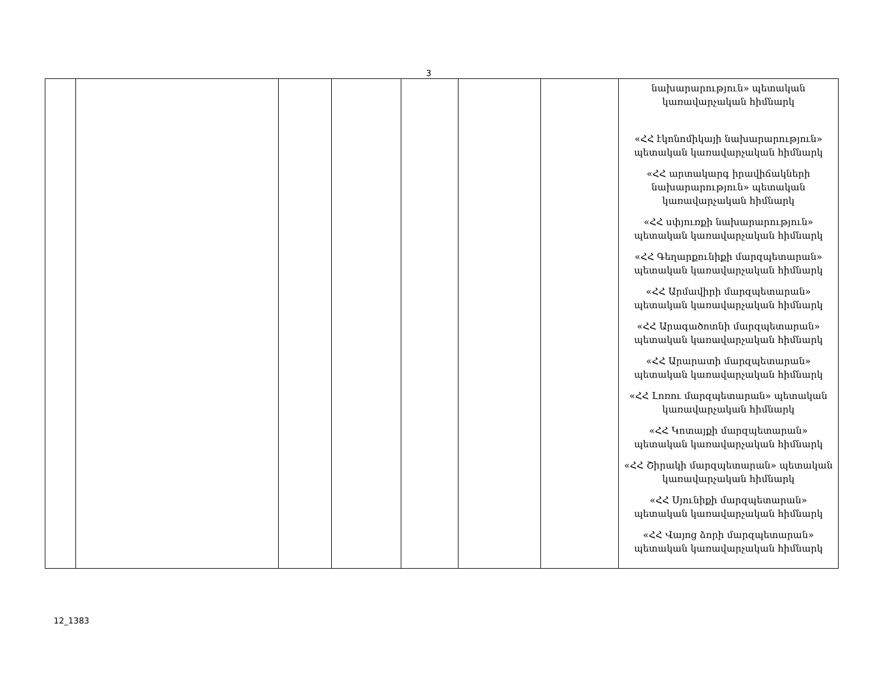3
| | | | | | | | նախարարություն» պետական կառավարչական հիմնարկ «ՀՀ էկոնոմիկայի նախարարություն» պետական կառավարչական հիմնարկ «ՀՀ արտակարգ իրավիճակների նախարարություն» պետական կառավարչական հիմնարկ «ՀՀ սփյուռքի նախարարություն» պետական կառավարչական հիմնարկ «ՀՀ Գեղարքունիքի մարզպետարան» պետական կառավարչական հիմնարկ «ՀՀ Արմավիրի մարզպետարան» պետական կառավարչական հիմնարկ «ՀՀ Արագածոտնի մարզպետարան» պետական կառավարչական հիմնարկ «ՀՀ Արարատի մարզպետարան» պետական կառավարչական հիմնարկ «ՀՀ Լոռու մարզպետարան» պետական կառավարչական հիմնարկ «ՀՀ Կոտայքի մարզպետարան» պետական կառավարչական հիմնարկ «ՀՀ Շիրակի մարզպետարան» պետական կառավարչական հիմնարկ «ՀՀ Սյունիքի մարզպետարան» պետական կառավարչական հիմնարկ «ՀՀ Վայոց ձորի մարզպետարան» պետական կառավարչական հիմնարկ |
12_1383